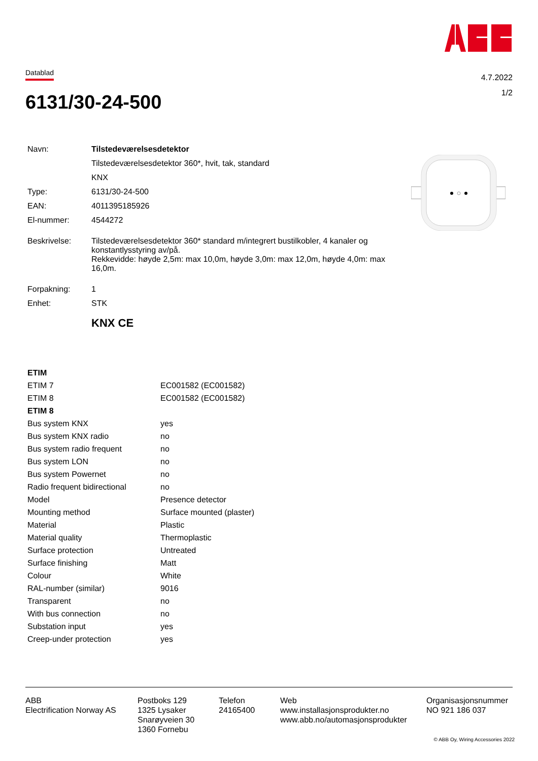Datablad
4.7.2022
1/2
6131/30-24-500
| Navn: | Tilstedeværelsesdetektor |
| | Tilstedeværelsesdetektor 360*, hvit, tak, standard |
| | KNX |
| Type: | 6131/30-24-500 |
| EAN: | 4011395185926 |
| El-nummer: | 4544272 |
| Beskrivelse: | Tilstedeværelsesdetektor 360* standard m/integrert bustilkobler, 4 kanaler og konstantlysstyring av/på. Rekkevidde: høyde 2,5m: max 10,0m, høyde 3,0m: max 12,0m, høyde 4,0m: max 16,0m. |
| Forpakning: | 1 |
| Enhet: | STK |
| | KNX CE |
| ETIM | |
| --- | --- |
| ETIM 7 | EC001582 (EC001582) |
| ETIM 8 | EC001582 (EC001582) |
| ETIM 8 | |
| Bus system KNX | yes |
| Bus system KNX radio | no |
| Bus system radio frequent | no |
| Bus system LON | no |
| Bus system Powernet | no |
| Radio frequent bidirectional | no |
| Model | Presence detector |
| Mounting method | Surface mounted (plaster) |
| Material | Plastic |
| Material quality | Thermoplastic |
| Surface protection | Untreated |
| Surface finishing | Matt |
| Colour | White |
| RAL-number (similar) | 9016 |
| Transparent | no |
| With bus connection | no |
| Substation input | yes |
| Creep-under protection | yes |
ABB
Electrification Norway AS
Postboks 129
1325 Lysaker
Snarøyveien 30
1360 Fornebu
Telefon
24165400
Web
www.installasjonsprodukter.no
www.abb.no/automasjonsprodukter
Organisasjonsnummer
NO 921 186 037
© ABB Oy, Wiring Accessories 2022